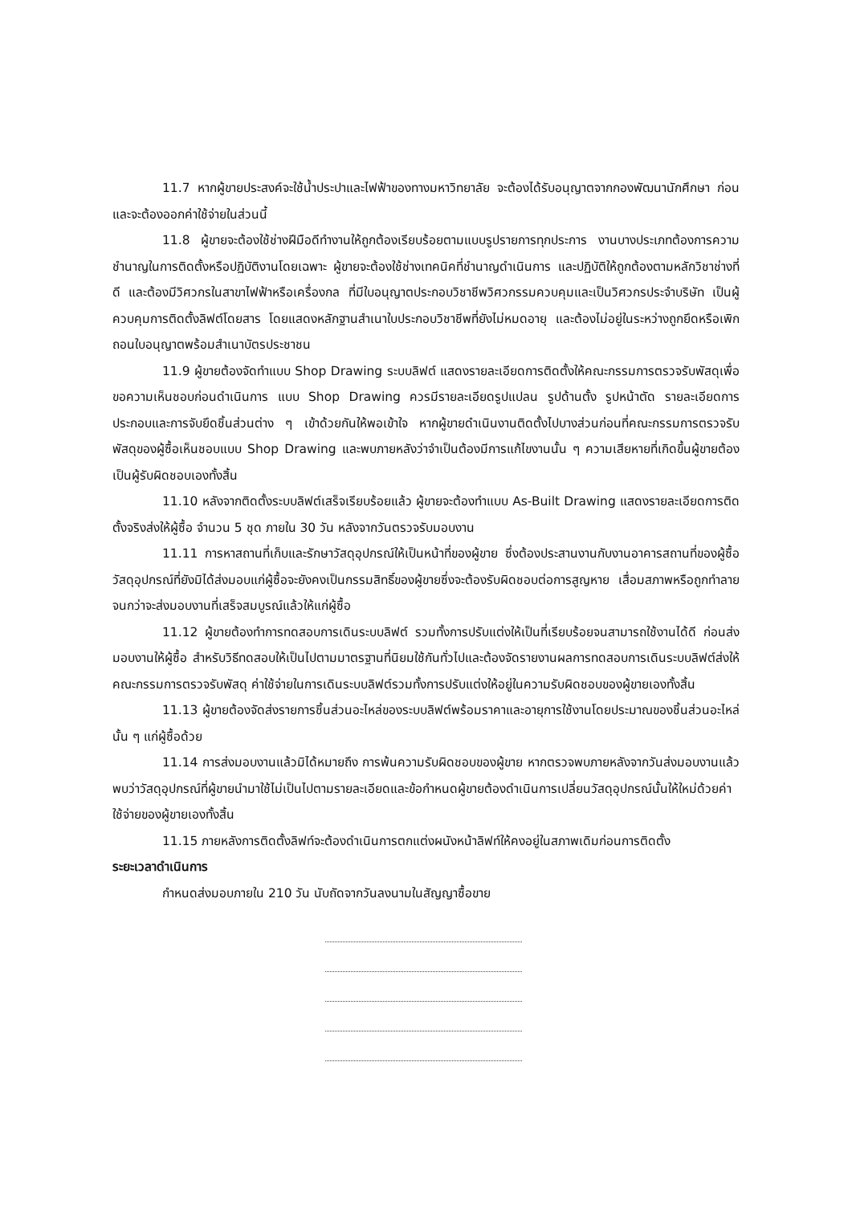11.7 หากผู้ขายประสงค์จะใช้น้ำประปาและไฟฟ้าของทางมหาวิทยาลัย จะต้องได้รับอนุญาตจากกองพัฒนานักศึกษา ก่อนและจะต้องออกค่าใช้จ่ายในส่วนนี้
11.8 ผู้ขายจะต้องใช้ช่างฝีมือดีทำงานให้ถูกต้องเรียบร้อยตามแบบรูปรายการทุกประการ งานบางประเภทต้องการความชำนาญในการติดตั้งหรือปฏิบัติงานโดยเฉพาะ ผู้ขายจะต้องใช้ช่างเทคนิคที่ชำนาญดำเนินการ และปฏิบัติให้ถูกต้องตามหลักวิชาช่างที่ดี และต้องมีวิศวกรในสาขาไฟฟ้าหรือเครื่องกล ที่มีใบอนุญาตประกอบวิชาชีพวิศวกรรมควบคุมและเป็นวิศวกรประจำบริษัท เป็นผู้ควบคุมการติดตั้งลิฟต์โดยสาร โดยแสดงหลักฐานสำเนาใบประกอบวิชาชีพที่ยังไม่หมดอายุ และต้องไม่อยู่ในระหว่างถูกยึดหรือเพิกถอนใบอนุญาตพร้อมสำเนาบัตรประชาชน
11.9 ผู้ขายต้องจัดทำแบบ Shop Drawing ระบบลิฟต์ แสดงรายละเอียดการติดตั้งให้คณะกรรมการตรวจรับพัสดุเพื่อขอความเห็นชอบก่อนดำเนินการ แบบ Shop Drawing ควรมีรายละเอียดรูปแปลน รูปด้านตั้ง รูปหน้าตัด รายละเอียดการประกอบและการจับยึดชิ้นส่วนต่าง ๆ เข้าด้วยกันให้พอเข้าใจ หากผู้ขายดำเนินงานติดตั้งไปบางส่วนก่อนที่คณะกรรมการตรวจรับพัสดุของผู้ซื้อเห็นชอบแบบ Shop Drawing และพบภายหลังว่าจำเป็นต้องมีการแก้ไขงานนั้น ๆ ความเสียหายที่เกิดขึ้นผู้ขายต้องเป็นผู้รับผิดชอบเองทั้งสิ้น
11.10 หลังจากติดตั้งระบบลิฟต์เสร็จเรียบร้อยแล้ว ผู้ขายจะต้องทำแบบ As-Built Drawing แสดงรายละเอียดการติดตั้งจริงส่งให้ผู้ซื้อ จำนวน 5 ชุด ภายใน 30 วัน หลังจากวันตรวจรับมอบงาน
11.11 การหาสถานที่เก็บและรักษาวัสดุอุปกรณ์ให้เป็นหน้าที่ของผู้ขาย ซึ่งต้องประสานงานกับงานอาคารสถานที่ของผู้ซื้อ วัสดุอุปกรณ์ที่ยังมิได้ส่งมอบแก่ผู้ซื้อจะยังคงเป็นกรรมสิทธิ์ของผู้ขายซึ่งจะต้องรับผิดชอบต่อการสูญหาย เสื่อมสภาพหรือถูกทำลาย จนกว่าจะส่งมอบงานที่เสร็จสมบูรณ์แล้วให้แก่ผู้ซื้อ
11.12 ผู้ขายต้องทำการทดสอบการเดินระบบลิฟต์ รวมทั้งการปรับแต่งให้เป็นที่เรียบร้อยจนสามารถใช้งานได้ดี ก่อนส่งมอบงานให้ผู้ซื้อ สำหรับวิธีทดสอบให้เป็นไปตามมาตรฐานที่นิยมใช้กันทั่วไปและต้องจัดรายงานผลการทดสอบการเดินระบบลิฟต์ส่งให้คณะกรรมการตรวจรับพัสดุ ค่าใช้จ่ายในการเดินระบบลิฟต์รวมทั้งการปรับแต่งให้อยู่ในความรับผิดชอบของผู้ขายเองทั้งสิ้น
11.13 ผู้ขายต้องจัดส่งรายการชิ้นส่วนอะไหล่ของระบบลิฟต์พร้อมราคาและอายุการใช้งานโดยประมาณของชิ้นส่วนอะไหล่นั้น ๆ แก่ผู้ซื้อด้วย
11.14 การส่งมอบงานแล้วมิได้หมายถึง การพ้นความรับผิดชอบของผู้ขาย หากตรวจพบภายหลังจากวันส่งมอบงานแล้วพบว่าวัสดุอุปกรณ์ที่ผู้ขายนำมาใช้ไม่เป็นไปตามรายละเอียดและข้อกำหนดผู้ขายต้องดำเนินการเปลี่ยนวัสดุอุปกรณ์นั้นให้ใหม่ด้วยค่าใช้จ่ายของผู้ขายเองทั้งสิ้น
11.15 ภายหลังการติดตั้งลิฟท์จะต้องดำเนินการตกแต่งผนังหน้าลิฟท์ให้คงอยู่ในสภาพเดิมก่อนการติดตั้ง
ระยะเวลาดำเนินการ
กำหนดส่งมอบภายใน 210 วัน นับถัดจากวันลงนามในสัญญาซื้อขาย